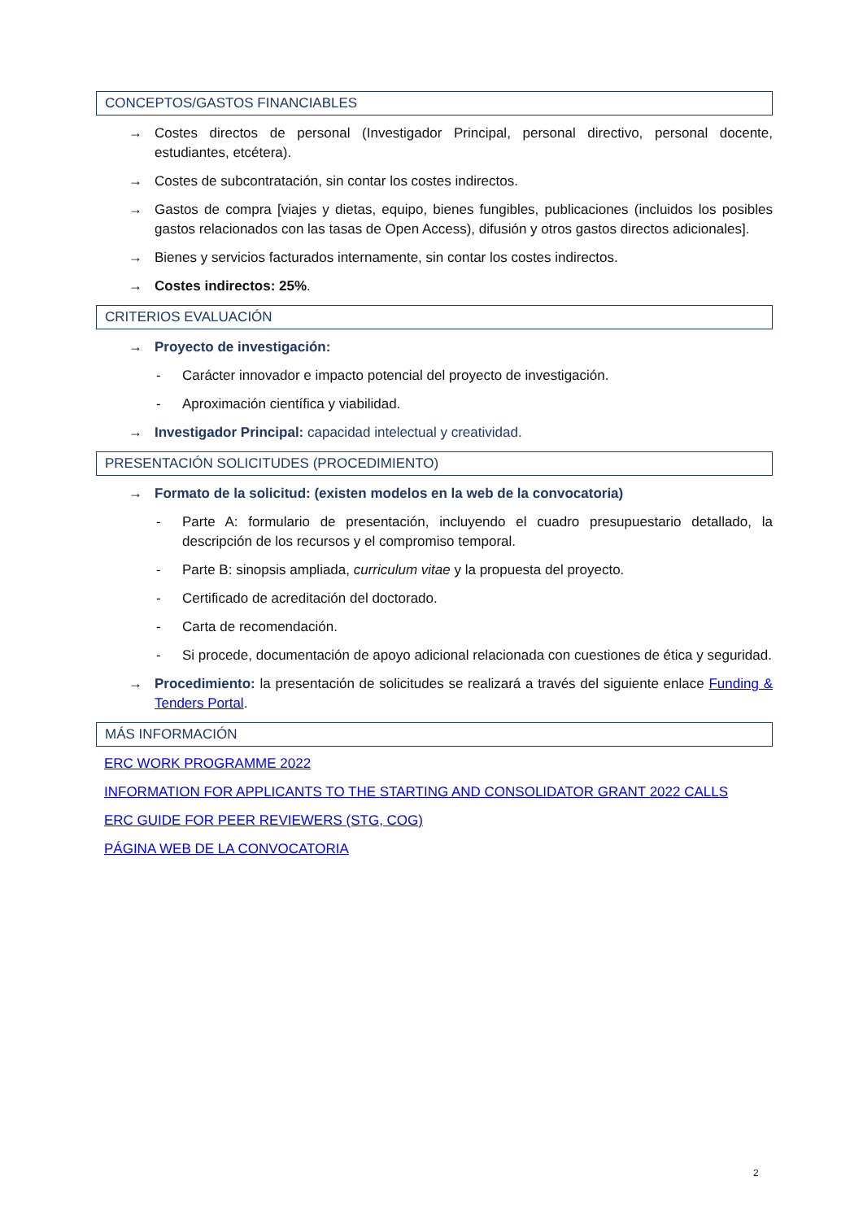CONCEPTOS/GASTOS FINANCIABLES
→ Costes directos de personal (Investigador Principal, personal directivo, personal docente, estudiantes, etcétera).
→ Costes de subcontratación, sin contar los costes indirectos.
→ Gastos de compra [viajes y dietas, equipo, bienes fungibles, publicaciones (incluidos los posibles gastos relacionados con las tasas de Open Access), difusión y otros gastos directos adicionales].
→ Bienes y servicios facturados internamente, sin contar los costes indirectos.
→ Costes indirectos: 25%.
CRITERIOS EVALUACIÓN
→ Proyecto de investigación:
- Carácter innovador e impacto potencial del proyecto de investigación.
- Aproximación científica y viabilidad.
→ Investigador Principal: capacidad intelectual y creatividad.
PRESENTACIÓN SOLICITUDES (PROCEDIMIENTO)
→ Formato de la solicitud: (existen modelos en la web de la convocatoria)
- Parte A: formulario de presentación, incluyendo el cuadro presupuestario detallado, la descripción de los recursos y el compromiso temporal.
- Parte B: sinopsis ampliada, curriculum vitae y la propuesta del proyecto.
- Certificado de acreditación del doctorado.
- Carta de recomendación.
- Si procede, documentación de apoyo adicional relacionada con cuestiones de ética y seguridad.
→ Procedimiento: la presentación de solicitudes se realizará a través del siguiente enlace Funding & Tenders Portal.
MÁS INFORMACIÓN
ERC WORK PROGRAMME 2022
INFORMATION FOR APPLICANTS TO THE STARTING AND CONSOLIDATOR GRANT 2022 CALLS
ERC GUIDE FOR PEER REVIEWERS (STG, COG)
PÁGINA WEB DE LA CONVOCATORIA
2